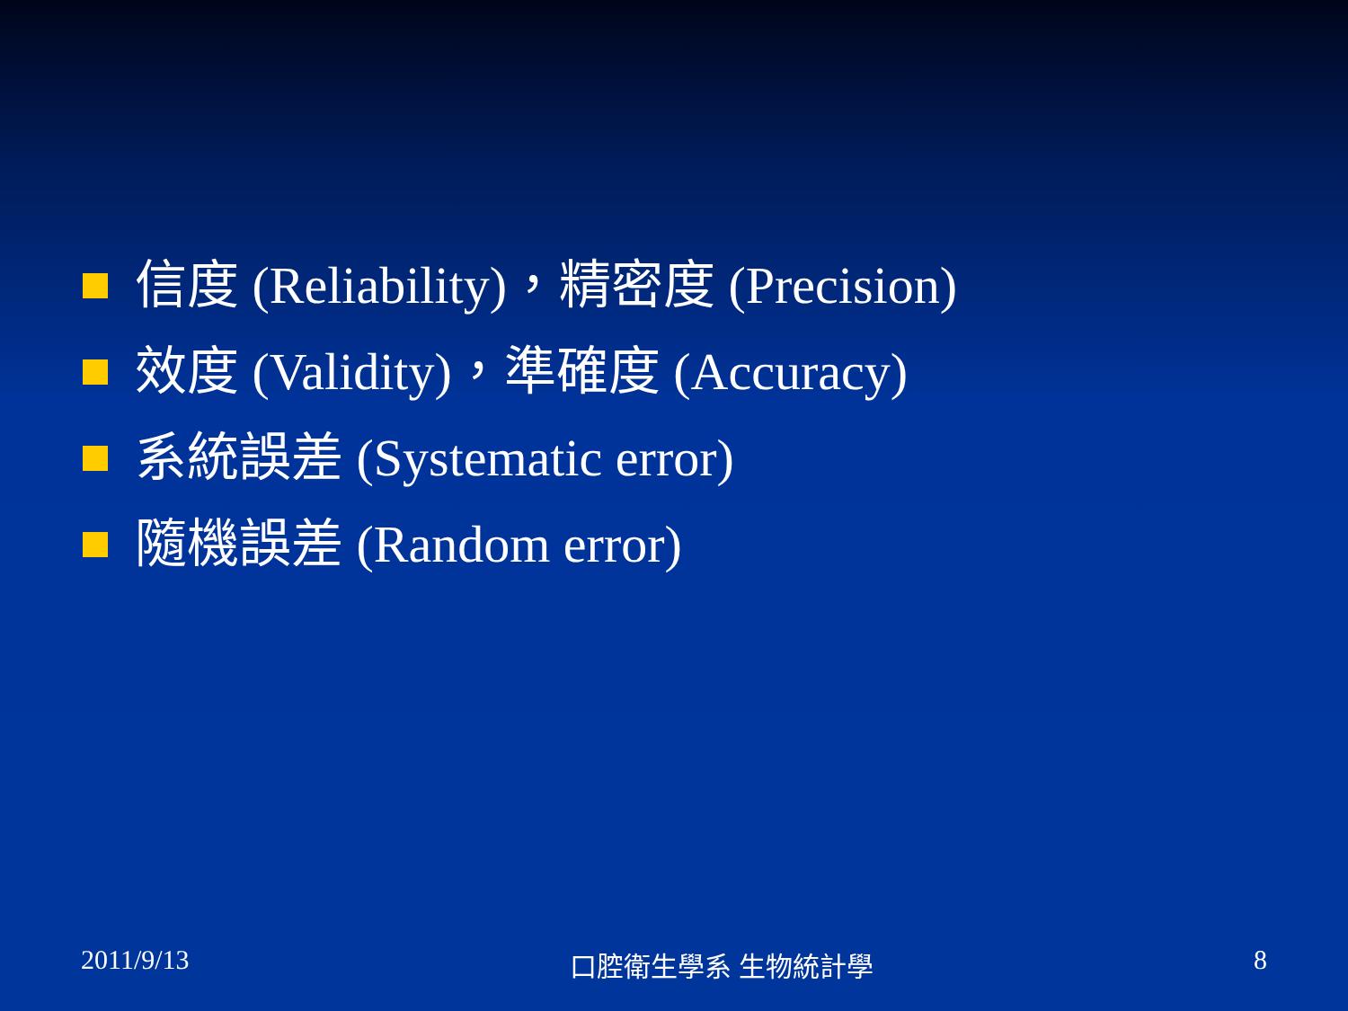信度 (Reliability)，精密度 (Precision)
效度 (Validity)，準確度 (Accuracy)
系統誤差 (Systematic error)
隨機誤差 (Random error)
2011/9/13 口腔衛生學系 生物統計學 8